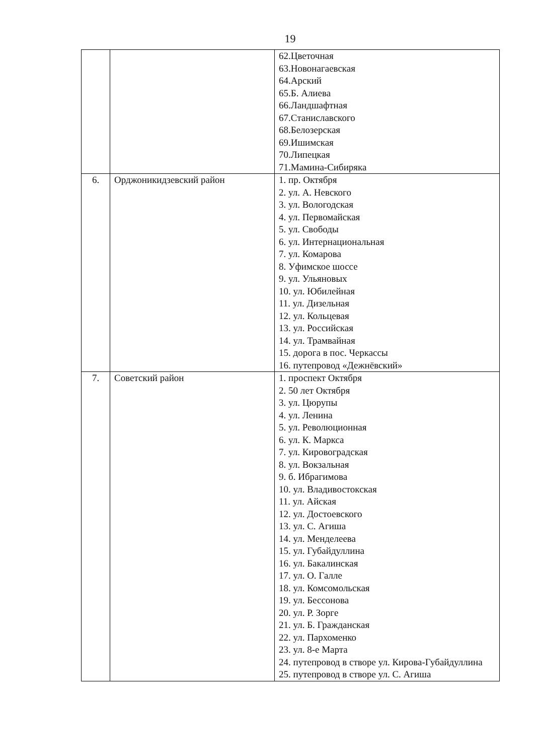19
| | | 62.Цветочная 63.Новонагаевская 64.Арский 65.Б. Алиева 66.Ландшафтная 67.Станиславского 68.Белозерская 69.Ишимская 70.Липецкая 71.Мамина-Сибиряка |
| 6. | Орджоникидзевский район | 1. пр. Октября 2. ул. А. Невского 3. ул. Вологодская 4. ул. Первомайская 5. ул. Свободы 6. ул. Интернациональная 7. ул. Комарова 8. Уфимское шоссе 9. ул. Ульяновых 10. ул. Юбилейная 11. ул. Дизельная 12. ул. Кольцевая 13. ул. Российская 14. ул. Трамвайная 15. дорога в пос. Черкассы 16. путепровод «Дежнёвский» |
| 7. | Советский район | 1. проспект Октября 2. 50 лет Октября 3. ул. Цюрупы 4. ул. Ленина 5. ул. Революционная 6. ул. К. Маркса 7. ул. Кировоградская 8. ул. Вокзальная 9. б. Ибрагимова 10. ул. Владивостокская 11. ул. Айская 12. ул. Достоевского 13. ул. С. Агиша 14. ул. Менделеева 15. ул. Губайдуллина 16. ул. Бакалинская 17. ул. О. Галле 18. ул. Комсомольская 19. ул. Бессонова 20. ул. Р. Зорге 21. ул. Б. Гражданская 22. ул. Пархоменко 23. ул. 8-е Марта 24. путепровод в створе ул. Кирова-Губайдуллина 25. путепровод в створе ул. С. Агиша |